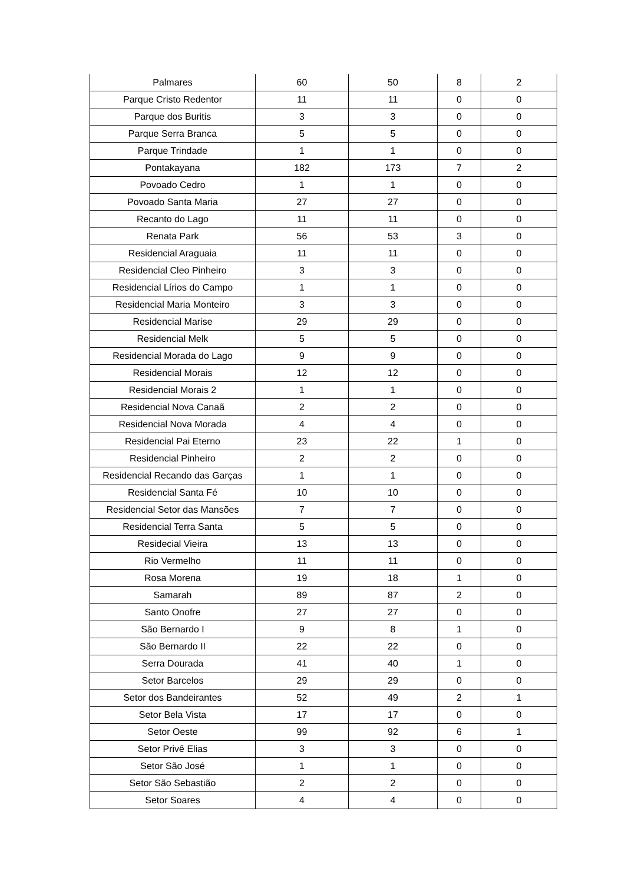| Palmares | 60 | 50 | 8 | 2 |
| Parque Cristo Redentor | 11 | 11 | 0 | 0 |
| Parque dos Buritis | 3 | 3 | 0 | 0 |
| Parque Serra Branca | 5 | 5 | 0 | 0 |
| Parque Trindade | 1 | 1 | 0 | 0 |
| Pontakayana | 182 | 173 | 7 | 2 |
| Povoado Cedro | 1 | 1 | 0 | 0 |
| Povoado Santa Maria | 27 | 27 | 0 | 0 |
| Recanto do Lago | 11 | 11 | 0 | 0 |
| Renata Park | 56 | 53 | 3 | 0 |
| Residencial Araguaia | 11 | 11 | 0 | 0 |
| Residencial Cleo Pinheiro | 3 | 3 | 0 | 0 |
| Residencial Lírios do Campo | 1 | 1 | 0 | 0 |
| Residencial Maria Monteiro | 3 | 3 | 0 | 0 |
| Residencial Marise | 29 | 29 | 0 | 0 |
| Residencial Melk | 5 | 5 | 0 | 0 |
| Residencial Morada do Lago | 9 | 9 | 0 | 0 |
| Residencial Morais | 12 | 12 | 0 | 0 |
| Residencial Morais 2 | 1 | 1 | 0 | 0 |
| Residencial Nova Canaã | 2 | 2 | 0 | 0 |
| Residencial Nova Morada | 4 | 4 | 0 | 0 |
| Residencial Pai Eterno | 23 | 22 | 1 | 0 |
| Residencial Pinheiro | 2 | 2 | 0 | 0 |
| Residencial Recando das Garças | 1 | 1 | 0 | 0 |
| Residencial Santa Fé | 10 | 10 | 0 | 0 |
| Residencial Setor das Mansões | 7 | 7 | 0 | 0 |
| Residencial Terra Santa | 5 | 5 | 0 | 0 |
| Residecial Vieira | 13 | 13 | 0 | 0 |
| Rio Vermelho | 11 | 11 | 0 | 0 |
| Rosa Morena | 19 | 18 | 1 | 0 |
| Samarah | 89 | 87 | 2 | 0 |
| Santo Onofre | 27 | 27 | 0 | 0 |
| São Bernardo I | 9 | 8 | 1 | 0 |
| São Bernardo II | 22 | 22 | 0 | 0 |
| Serra Dourada | 41 | 40 | 1 | 0 |
| Setor Barcelos | 29 | 29 | 0 | 0 |
| Setor dos Bandeirantes | 52 | 49 | 2 | 1 |
| Setor Bela Vista | 17 | 17 | 0 | 0 |
| Setor Oeste | 99 | 92 | 6 | 1 |
| Setor Privê Elias | 3 | 3 | 0 | 0 |
| Setor São José | 1 | 1 | 0 | 0 |
| Setor São Sebastião | 2 | 2 | 0 | 0 |
| Setor Soares | 4 | 4 | 0 | 0 |